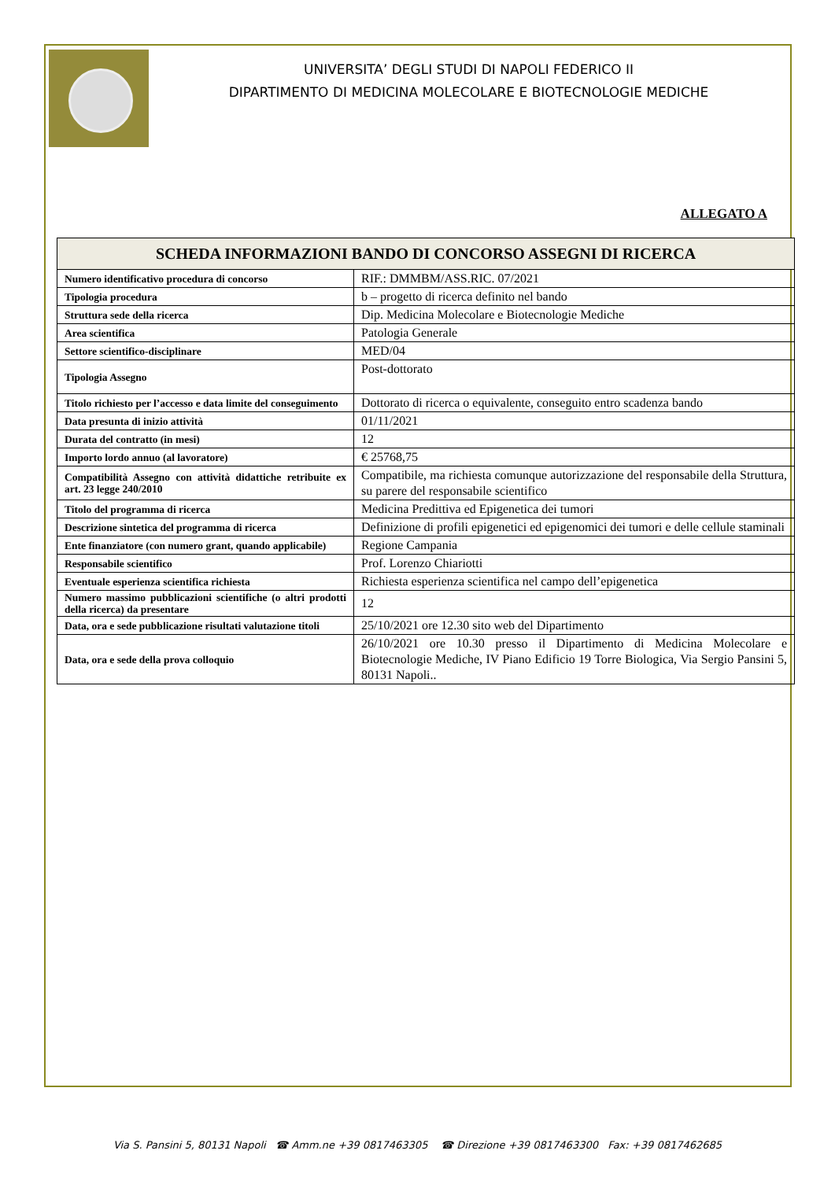UNIVERSITA’ DEGLI STUDI DI NAPOLI FEDERICO II
DIPARTIMENTO DI MEDICINA MOLECOLARE E BIOTECNOLOGIE MEDICHE
ALLEGATO A
| SCHEDA INFORMAZIONI BANDO DI CONCORSO ASSEGNI DI RICERCA | |
| --- | --- |
| Numero identificativo procedura di concorso | RIF.: DMMBM/ASS.RIC. 07/2021 |
| Tipologia procedura | b – progetto di ricerca definito nel bando |
| Struttura sede della ricerca | Dip. Medicina Molecolare e Biotecnologie Mediche |
| Area scientifica | Patologia Generale |
| Settore scientifico-disciplinare | MED/04 |
| Tipologia Assegno | Post-dottorato |
| Titolo richiesto per l’accesso e data limite del conseguimento | Dottorato di ricerca o equivalente, conseguito entro scadenza bando |
| Data presunta di inizio attività | 01/11/2021 |
| Durata del contratto (in mesi) | 12 |
| Importo lordo annuo (al lavoratore) | € 25768,75 |
| Compatibilità Assegno con attività didattiche retribuite ex art. 23 legge 240/2010 | Compatibile, ma richiesta comunque autorizzazione del responsabile della Struttura, su parere del responsabile scientifico |
| Titolo del programma di ricerca | Medicina Predittiva ed Epigenetica dei tumori |
| Descrizione sintetica del programma di ricerca | Definizione di profili epigenetici ed epigenomici dei tumori e delle cellule staminali |
| Ente finanziatore (con numero grant, quando applicabile) | Regione Campania |
| Responsabile scientifico | Prof. Lorenzo Chiariotti |
| Eventuale esperienza scientifica richiesta | Richiesta esperienza scientifica nel campo dell’epigenetica |
| Numero massimo pubblicazioni scientifiche (o altri prodotti della ricerca) da presentare | 12 |
| Data, ora e sede pubblicazione risultati valutazione titoli | 25/10/2021 ore 12.30 sito web del Dipartimento |
| Data, ora e sede della prova colloquio | 26/10/2021 ore 10.30 presso il Dipartimento di Medicina Molecolare e Biotecnologie Mediche, IV Piano Edificio 19 Torre Biologica, Via Sergio Pansini 5, 80131 Napoli.. |
Via S. Pansini 5, 80131 Napoli ☎ Amm.ne +39 0817463305 ☎ Direzione +39 0817463300 Fax: +39 0817462685